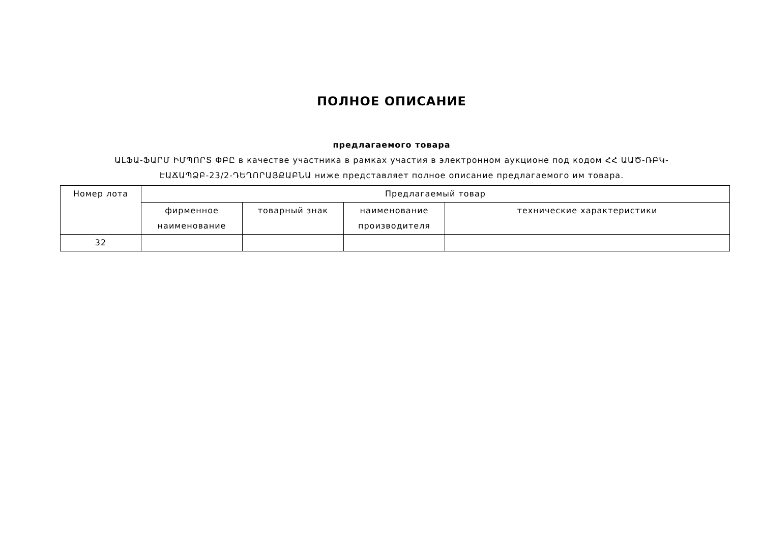ПОЛНОЕ ОПИСАНИЕ
предлагаемого товара
ԱԼՖԱ-ՖԱՐՄ ԻՄՊՈՐՏ ՓԲԸ в качестве участника в рамках участия в электронном аукционе под кодом ՀՀ ԱԱԾ-ՌԲԿ-ԷԱՃԱՊՁԲ-23/2-ԴԵՂՈՐԱՅՔԱԲՆԱ ниже представляет полное описание предлагаемого им товара.
| Номер лота | Предлагаемый товар | | | |
| --- | --- | --- | --- | --- |
| | фирменное наименование | товарный знак | наименование производителя | технические характеристики |
| 32 | | | | |